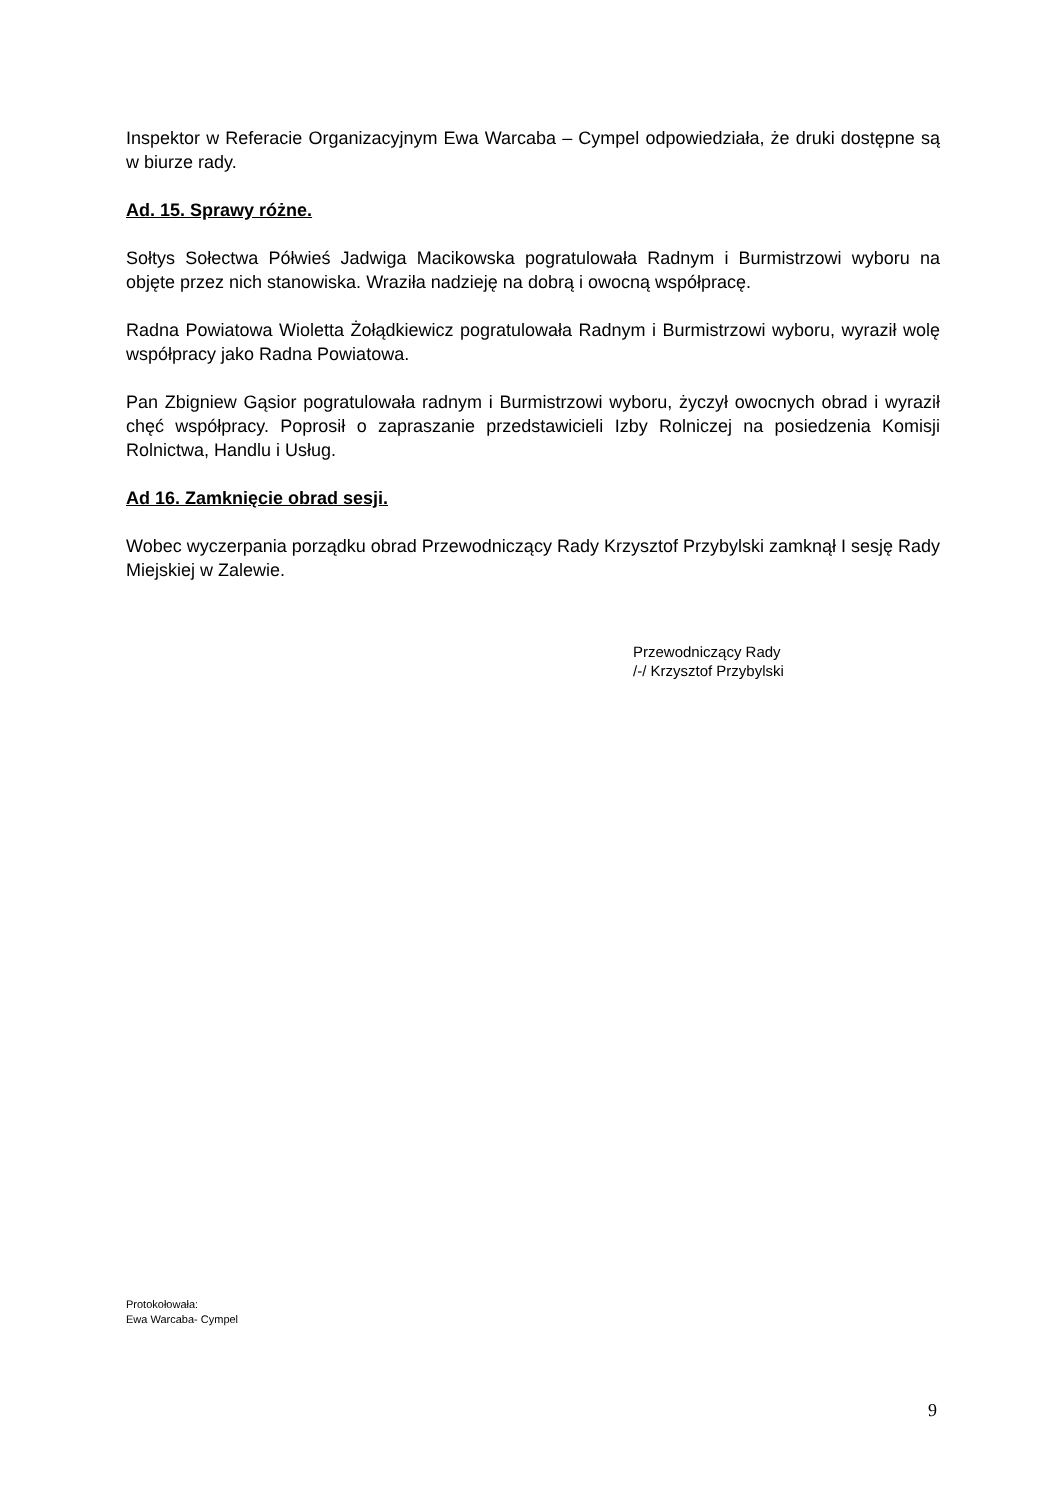Inspektor w Referacie Organizacyjnym Ewa Warcaba – Cympel odpowiedziała, że druki dostępne są w biurze rady.
Ad. 15. Sprawy różne.
Sołtys Sołectwa Półwieś Jadwiga Macikowska pogratulowała Radnym i Burmistrzowi wyboru na objęte przez nich stanowiska. Wraziła nadzieję na dobrą i owocną współpracę.
Radna Powiatowa Wioletta Żołądkiewicz pogratulowała Radnym i Burmistrzowi wyboru, wyraził wolę współpracy jako Radna Powiatowa.
Pan Zbigniew Gąsior pogratulowała radnym i Burmistrzowi wyboru, życzył owocnych obrad i wyraził chęć współpracy. Poprosił o zapraszanie przedstawicieli Izby Rolniczej na posiedzenia Komisji Rolnictwa, Handlu i Usług.
Ad 16. Zamknięcie obrad sesji.
Wobec wyczerpania porządku obrad Przewodniczący Rady Krzysztof Przybylski zamknął I sesję Rady Miejskiej w Zalewie.
Przewodniczący Rady
/-/ Krzysztof Przybylski
Protokołowała:
Ewa Warcaba- Cympel
9